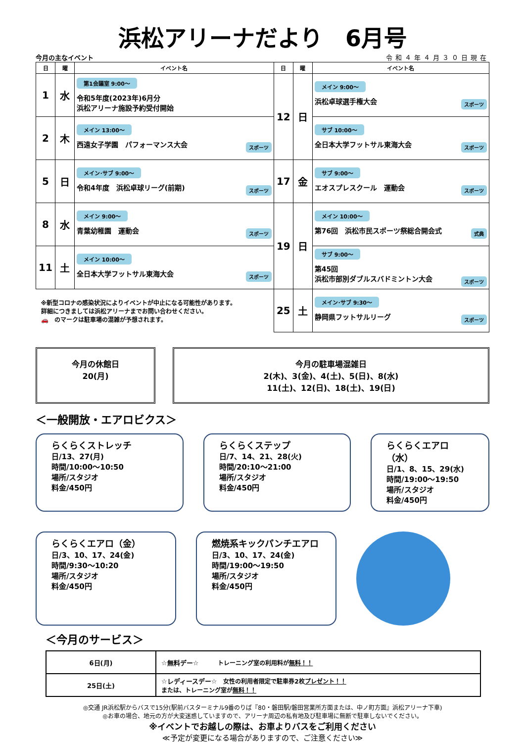浜松アリーナだより　6月号
今月の主なイベント 令和４年４月３０日現在
| 日 | 曜 | イベント名 | 日 | 曜 | イベント名 |
| --- | --- | --- | --- | --- | --- |
| 1 | 水 | 第1会議室 9:00～ 令和5年度(2023年)6月分 浜松アリーナ施設予約受付開始 | 12 | 日 | メイン 9:00～ 浜松卓球選手権大会 スポーツ |
| 2 | 木 | メイン 13:00～ 西遠女子学園 パフォーマンス大会 スポーツ | | | サブ 10:00～ 全日本大学フットサル東海大会 スポーツ |
| 5 | 日 | メイン･サブ 9:00～ 令和4年度 浜松卓球リーグ(前期) スポーツ | 17 | 金 | サブ 9:00～ エオスプレスクール 運動会 スポーツ |
| 8 | 水 | メイン 9:00～ 青葉幼稚園 運動会 スポーツ | 19 | 日 | メイン 10:00～ 第76回 浜松市民スポーツ祭総合開会式 式典 |
| 11 | 土 | メイン 10:00～ 全日本大学フットサル東海大会 スポーツ | | | サブ 9:00～ 第45回 浜松市部別ダブルスバドミントン大会 スポーツ |
| ※新型コロナの感染状況によりイベントが中止になる可能性があります。 詳細につきましては浜松アリーナまでお問い合わせください。 🚗 のマークは駐車場の混雑が予想されます。 | | | 25 | 土 | メイン･サブ 9:30～ 静岡県フットサルリーグ スポーツ |
今月の休館日
20(月)
今月の駐車場混雑日
2(木)、3(金)、4(土)、5(日)、8(水)
11(土)、12(日)、18(土)、19(日)
＜一般開放・エアロビクス＞
らくらくストレッチ
日/13、27(月)
時間/10:00～10:50
場所/スタジオ
料金/450円
らくらくステップ
日/7、14、21、28(火)
時間/20:10～21:00
場所/スタジオ
料金/450円
らくらくエアロ（水）
日/1、8、15、29(水)
時間/19:00～19:50
場所/スタジオ
料金/450円
らくらくエアロ（金）
日/3、10、17、24(金)
時間/9:30～10:20
場所/スタジオ
料金/450円
燃焼系キックパンチエアロ
日/3、10、17、24(金)
時間/19:00～19:50
場所/スタジオ
料金/450円
＜今月のサービス＞
| 6日(月) | ☆無料デー☆ トレーニング室の利用料が 無料！！ |
| 25日(土) | ☆レディースデー☆ 女性の利用者限定で駐車券2枚 プレゼント！！ または、トレーニング室が 無料！！ |
◎交通 JR浜松駅からバスで15分(駅前バスターミナル9番のりば『80・磐田駅/磐田営業所方面または、中ノ町方面』浜松アリーナ下車)
◎お車の場合、地元の方が大変迷惑していますので、アリーナ周辺の私有地及び駐車場に無断で駐車しないでください。
※イベントでお越しの際は、お車よりバスをご利用ください
≪予定が変更になる場合がありますので、ご注意ください≫